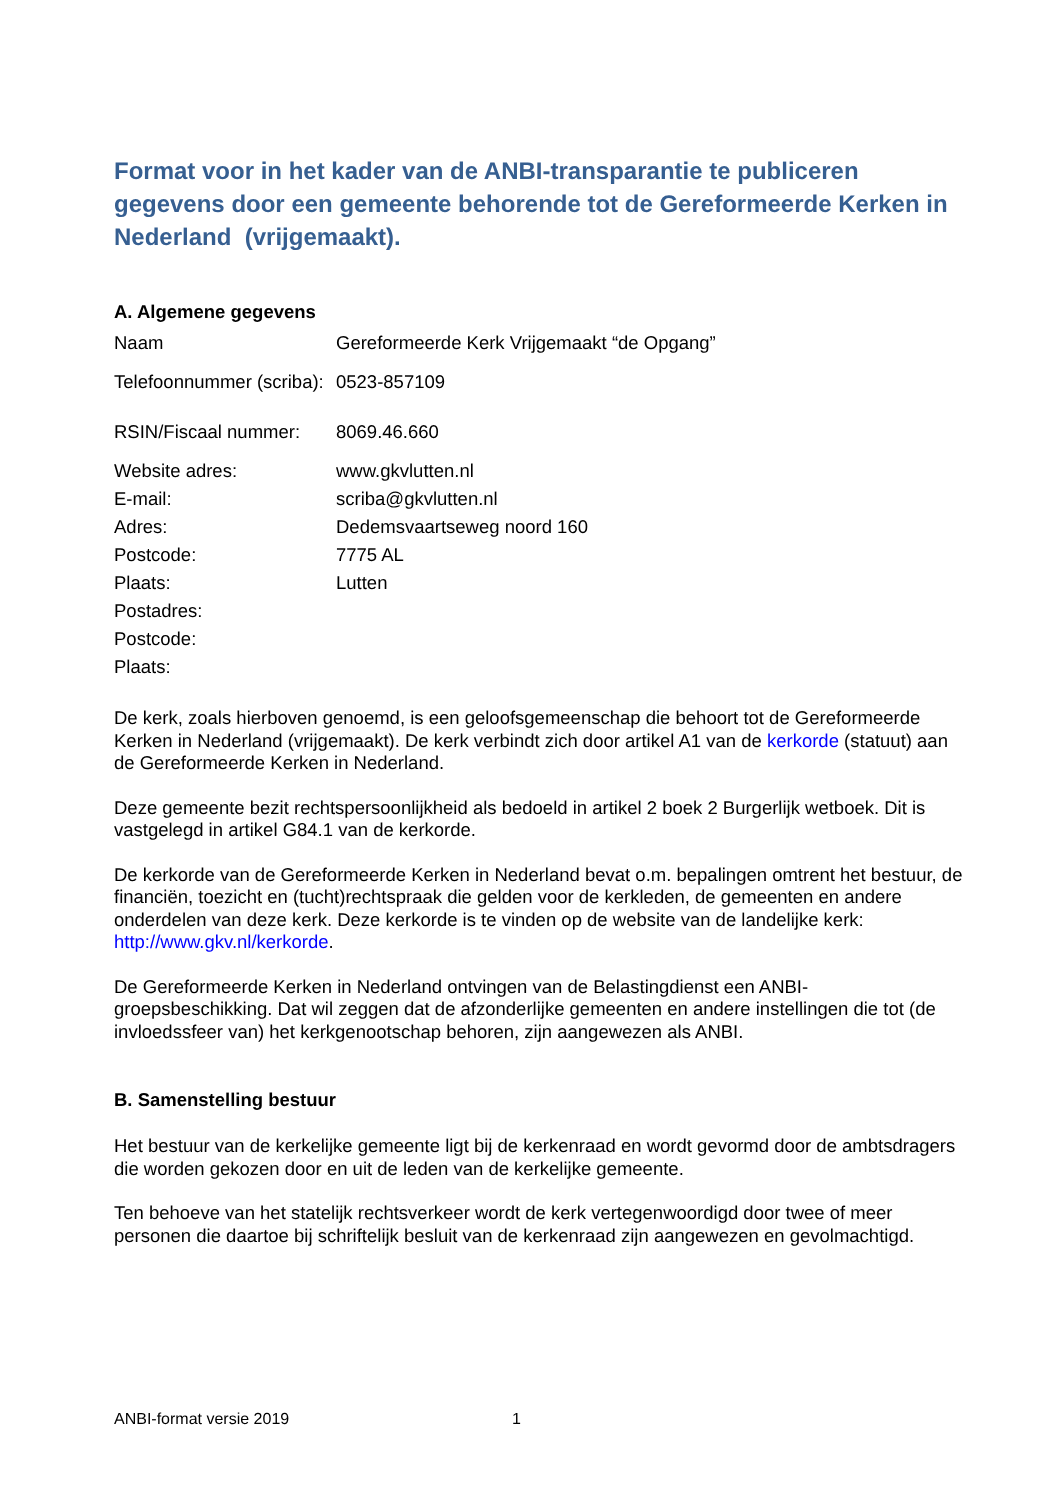Format voor in het kader van de ANBI-transparantie te publiceren gegevens door een gemeente behorende tot de Gereformeerde Kerken in Nederland (vrijgemaakt).
A. Algemene gegevens
| Naam | Gereformeerde Kerk Vrijgemaakt “de Opgang” |
| Telefoonnummer (scriba): | 0523-857109 |
| RSIN/Fiscaal nummer: | 8069.46.660 |
| Website adres: | www.gkvlutten.nl |
| E-mail: | scriba@gkvlutten.nl |
| Adres: | Dedemsvaartseweg noord 160 |
| Postcode: | 7775 AL |
| Plaats: | Lutten |
| Postadres: | |
| Postcode: | |
| Plaats: | |
De kerk, zoals hierboven genoemd, is een geloofsgemeenschap die behoort tot de Gereformeerde Kerken in Nederland (vrijgemaakt). De kerk verbindt zich door artikel A1 van de kerkorde (statuut) aan de Gereformeerde Kerken in Nederland.
Deze gemeente bezit rechtspersoonlijkheid als bedoeld in artikel 2 boek 2 Burgerlijk wetboek. Dit is vastgelegd in artikel G84.1 van de kerkorde.
De kerkorde van de Gereformeerde Kerken in Nederland bevat o.m. bepalingen omtrent het bestuur, de financiën, toezicht en (tucht)rechtspraak die gelden voor de kerkleden, de gemeenten en andere onderdelen van deze kerk. Deze kerkorde is te vinden op de website van de landelijke kerk: http://www.gkv.nl/kerkorde.
De Gereformeerde Kerken in Nederland ontvingen van de Belastingdienst een ANBI-groepsbeschikking. Dat wil zeggen dat de afzonderlijke gemeenten en andere instellingen die tot (de invloedssfeer van) het kerkgenootschap behoren, zijn aangewezen als ANBI.
B. Samenstelling bestuur
Het bestuur van de kerkelijke gemeente ligt bij de kerkenraad en wordt gevormd door de ambtsdragers die worden gekozen door en uit de leden van de kerkelijke gemeente.
Ten behoeve van het statelijk rechtsverkeer wordt de kerk vertegenwoordigd door twee of meer personen die daartoe bij schriftelijk besluit van de kerkenraad zijn aangewezen en gevolmachtigd.
ANBI-format versie 2019 1